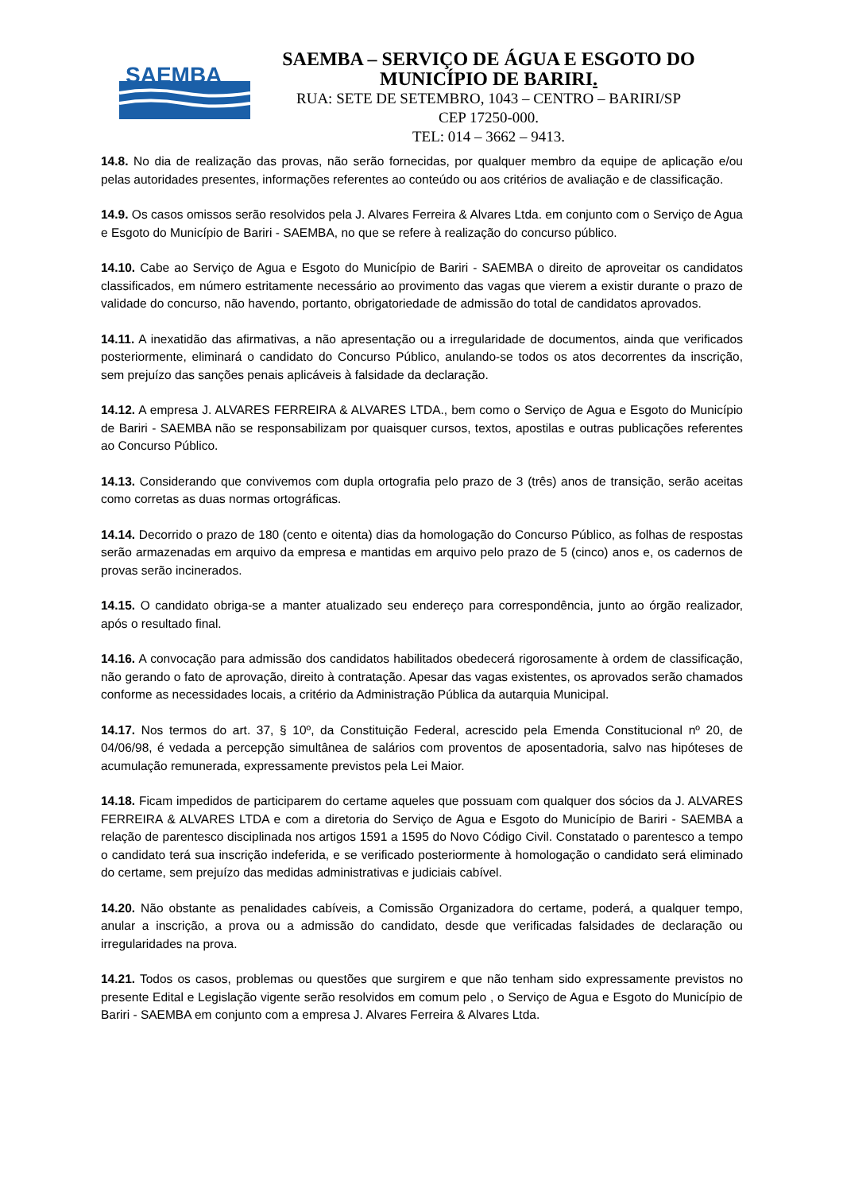SAEMBA
SAEMBA – SERVIÇO DE ÁGUA E ESGOTO DO
MUNICÍPIO DE BARIRI.
RUA: SETE DE SETEMBRO, 1043 – CENTRO – BARIRI/SP
CEP 17250-000.
TEL: 014 – 3662 – 9413.
14.8. No dia de realização das provas, não serão fornecidas, por qualquer membro da equipe de aplicação e/ou pelas autoridades presentes, informações referentes ao conteúdo ou aos critérios de avaliação e de classificação.
14.9. Os casos omissos serão resolvidos pela J. Alvares Ferreira & Alvares Ltda. em conjunto com o Serviço de Agua e Esgoto do Município de Bariri - SAEMBA, no que se refere à realização do concurso público.
14.10. Cabe ao Serviço de Agua e Esgoto do Município de Bariri - SAEMBA o direito de aproveitar os candidatos classificados, em número estritamente necessário ao provimento das vagas que vierem a existir durante o prazo de validade do concurso, não havendo, portanto, obrigatoriedade de admissão do total de candidatos aprovados.
14.11. A inexatidão das afirmativas, a não apresentação ou a irregularidade de documentos, ainda que verificados posteriormente, eliminará o candidato do Concurso Público, anulando-se todos os atos decorrentes da inscrição, sem prejuízo das sanções penais aplicáveis à falsidade da declaração.
14.12. A empresa J. ALVARES FERREIRA & ALVARES LTDA., bem como o Serviço de Agua e Esgoto do Município de Bariri - SAEMBA não se responsabilizam por quaisquer cursos, textos, apostilas e outras publicações referentes ao Concurso Público.
14.13. Considerando que convivemos com dupla ortografia pelo prazo de 3 (três) anos de transição, serão aceitas como corretas as duas normas ortográficas.
14.14. Decorrido o prazo de 180 (cento e oitenta) dias da homologação do Concurso Público, as folhas de respostas serão armazenadas em arquivo da empresa e mantidas em arquivo pelo prazo de 5 (cinco) anos e, os cadernos de provas serão incinerados.
14.15. O candidato obriga-se a manter atualizado seu endereço para correspondência, junto ao órgão realizador, após o resultado final.
14.16. A convocação para admissão dos candidatos habilitados obedecerá rigorosamente à ordem de classificação, não gerando o fato de aprovação, direito à contratação. Apesar das vagas existentes, os aprovados serão chamados conforme as necessidades locais, a critério da Administração Pública da autarquia Municipal.
14.17. Nos termos do art. 37, § 10º, da Constituição Federal, acrescido pela Emenda Constitucional nº 20, de 04/06/98, é vedada a percepção simultânea de salários com proventos de aposentadoria, salvo nas hipóteses de acumulação remunerada, expressamente previstos pela Lei Maior.
14.18. Ficam impedidos de participarem do certame aqueles que possuam com qualquer dos sócios da J. ALVARES FERREIRA & ALVARES LTDA e com a diretoria do Serviço de Agua e Esgoto do Município de Bariri - SAEMBA a relação de parentesco disciplinada nos artigos 1591 a 1595 do Novo Código Civil. Constatado o parentesco a tempo o candidato terá sua inscrição indeferida, e se verificado posteriormente à homologação o candidato será eliminado do certame, sem prejuízo das medidas administrativas e judiciais cabível.
14.20. Não obstante as penalidades cabíveis, a Comissão Organizadora do certame, poderá, a qualquer tempo, anular a inscrição, a prova ou a admissão do candidato, desde que verificadas falsidades de declaração ou irregularidades na prova.
14.21. Todos os casos, problemas ou questões que surgirem e que não tenham sido expressamente previstos no presente Edital e Legislação vigente serão resolvidos em comum pelo , o Serviço de Agua e Esgoto do Município de Bariri - SAEMBA em conjunto com a empresa J. Alvares Ferreira & Alvares Ltda.